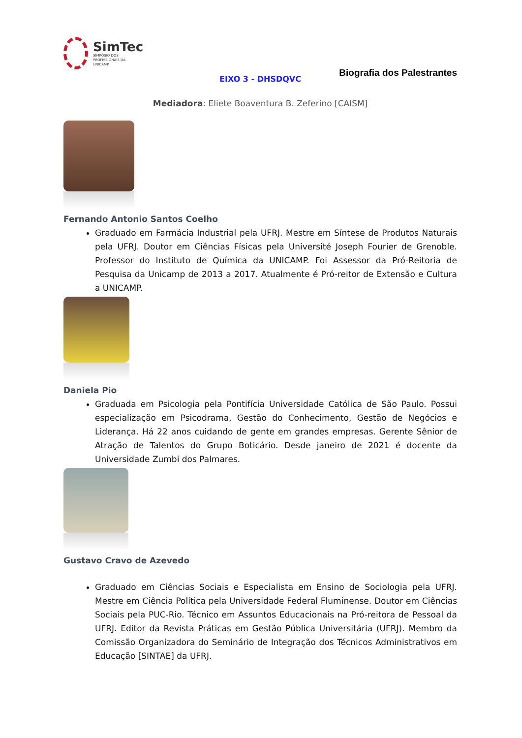SimTec
SIMPÓSIO DOS
PROFISSIONAIS DA
UNICAMP
Biografia dos Palestrantes
EIXO 3 - DHSDQVC
Mediadora: Eliete Boaventura B. Zeferino [CAISM]
Fernando Antonio Santos Coelho
Graduado em Farmácia Industrial pela UFRJ. Mestre em Síntese de Produtos Naturais pela UFRJ. Doutor em Ciências Físicas pela Université Joseph Fourier de Grenoble. Professor do Instituto de Química da UNICAMP. Foi Assessor da Pró-Reitoria de Pesquisa da Unicamp de 2013 a 2017. Atualmente é Pró-reitor de Extensão e Cultura a UNICAMP.
Daniela Pio
Graduada em Psicologia pela Pontifícia Universidade Católica de São Paulo. Possui especialização em Psicodrama, Gestão do Conhecimento, Gestão de Negócios e Liderança. Há 22 anos cuidando de gente em grandes empresas. Gerente Sênior de Atração de Talentos do Grupo Boticário. Desde janeiro de 2021 é docente da Universidade Zumbi dos Palmares.
Gustavo Cravo de Azevedo
Graduado em Ciências Sociais e Especialista em Ensino de Sociologia pela UFRJ. Mestre em Ciência Política pela Universidade Federal Fluminense. Doutor em Ciências Sociais pela PUC-Rio. Técnico em Assuntos Educacionais na Pró-reitora de Pessoal da UFRJ. Editor da Revista Práticas em Gestão Pública Universitária (UFRJ). Membro da Comissão Organizadora do Seminário de Integração dos Técnicos Administrativos em Educação [SINTAE] da UFRJ.